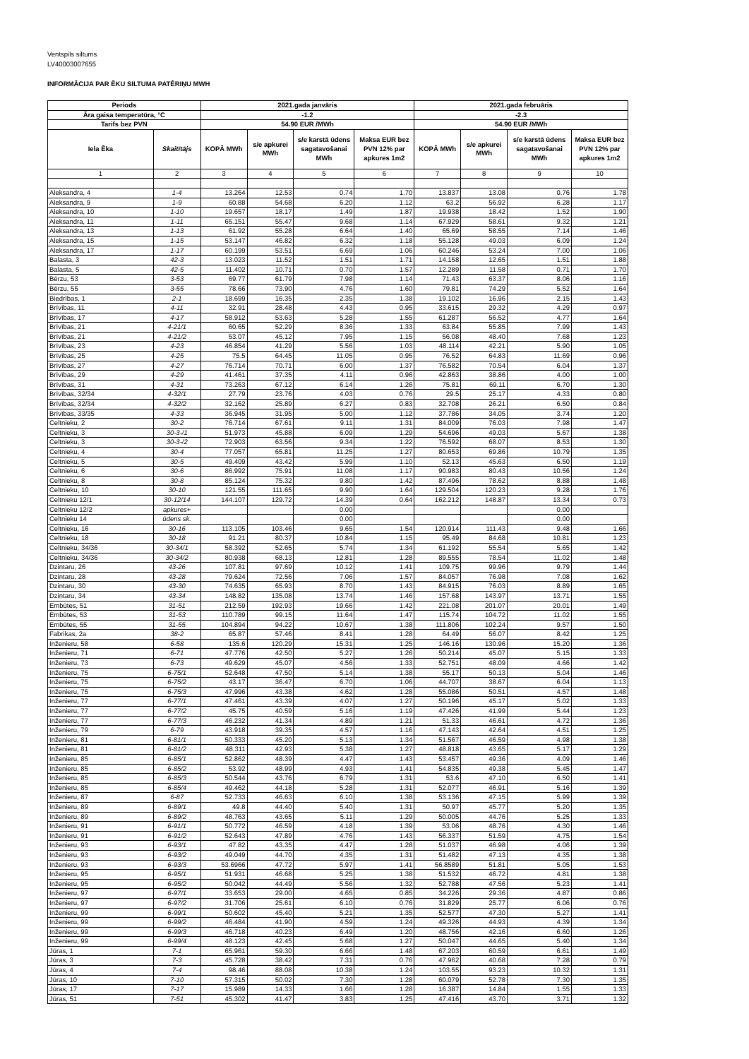Ventspils siltums
LV40003007655
INFORMĀCIJA PAR ĒKU SILTUMA PATĒRIŅU MWH
| Periods | | 2021.gada janvāris | | | | 2021.gada februāris | | | |
| --- | --- | --- | --- | --- | --- | --- | --- | --- | --- |
| Āra gaisa temperatūra, °C | | -1.2 | | | | -2.3 | | | |
| Tarifs bez PVN | | 54.90 EUR /MWh | | | | 54.90 EUR /MWh | | | |
| Iela Ēka | Skaitītājs | KOPĀ MWh | s/e apkurei MWh | s/e karstā ūdens sagatavošanai MWh | Maksa EUR bez PVN 12% par apkures 1m2 | KOPĀ MWh | s/e apkurei MWh | s/e karstā ūdens sagatavošanai MWh | Maksa EUR bez PVN 12% par apkures 1m2 |
| 1 | 2 | 3 | 4 | 5 | 6 | 7 | 8 | 9 | 10 |
| Aleksandra, 4 | 1-4 | 13.264 | 12.53 | 0.74 | 1.70 | 13.837 | 13.08 | 0.76 | 1.78 |
| Aleksandra, 9 | 1-9 | 60.88 | 54.68 | 6.20 | 1.12 | 63.2 | 56.92 | 6.28 | 1.17 |
| Aleksandra, 10 | 1-10 | 19.657 | 18.17 | 1.49 | 1.87 | 19.938 | 18.42 | 1.52 | 1.90 |
| Aleksandra, 11 | 1-11 | 65.151 | 55.47 | 9.68 | 1.14 | 67.929 | 58.61 | 9.32 | 1.21 |
| Aleksandra, 13 | 1-13 | 61.92 | 55.28 | 6.64 | 1.40 | 65.69 | 58.55 | 7.14 | 1.46 |
| Aleksandra, 15 | 1-15 | 53.147 | 46.82 | 6.32 | 1.18 | 55.128 | 49.03 | 6.09 | 1.24 |
| Aleksandra, 17 | 1-17 | 60.199 | 53.51 | 6.69 | 1.06 | 60.246 | 53.24 | 7.00 | 1.06 |
| Balasta, 3 | 42-3 | 13.023 | 11.52 | 1.51 | 1.71 | 14.158 | 12.65 | 1.51 | 1.88 |
| Balasta, 5 | 42-5 | 11.402 | 10.71 | 0.70 | 1.57 | 12.289 | 11.58 | 0.71 | 1.70 |
| Bērzu, 53 | 3-53 | 69.77 | 61.79 | 7.98 | 1.14 | 71.43 | 63.37 | 8.06 | 1.16 |
| Bērzu, 55 | 3-55 | 78.66 | 73.90 | 4.76 | 1.60 | 79.81 | 74.29 | 5.52 | 1.64 |
| Biedrības, 1 | 2-1 | 18.699 | 16.35 | 2.35 | 1.38 | 19.102 | 16.96 | 2.15 | 1.43 |
| Brīvības, 11 | 4-11 | 32.91 | 28.48 | 4.43 | 0.95 | 33.615 | 29.32 | 4.29 | 0.97 |
| Brīvības, 17 | 4-17 | 58.912 | 53.63 | 5.28 | 1.55 | 61.287 | 56.52 | 4.77 | 1.64 |
| Brīvības, 21 | 4-21/1 | 60.65 | 52.29 | 8.36 | 1.33 | 63.84 | 55.85 | 7.99 | 1.43 |
| Brīvības, 21 | 4-21/2 | 53.07 | 45.12 | 7.95 | 1.15 | 56.08 | 48.40 | 7.68 | 1.23 |
| Brīvības, 23 | 4-23 | 46.854 | 41.29 | 5.56 | 1.03 | 48.114 | 42.21 | 5.90 | 1.05 |
| Brīvības, 25 | 4-25 | 75.5 | 64.45 | 11.05 | 0.95 | 76.52 | 64.83 | 11.69 | 0.96 |
| Brīvības, 27 | 4-27 | 76.714 | 70.71 | 6.00 | 1.37 | 76.582 | 70.54 | 6.04 | 1.37 |
| Brīvības, 29 | 4-29 | 41.461 | 37.35 | 4.11 | 0.96 | 42.863 | 38.86 | 4.00 | 1.00 |
| Brīvības, 31 | 4-31 | 73.263 | 67.12 | 6.14 | 1.26 | 75.81 | 69.11 | 6.70 | 1.30 |
| Brīvības, 32/34 | 4-32/1 | 27.79 | 23.76 | 4.03 | 0.76 | 29.5 | 25.17 | 4.33 | 0.80 |
| Brīvības, 32/34 | 4-32/2 | 32.162 | 25.89 | 6.27 | 0.83 | 32.708 | 26.21 | 6.50 | 0.84 |
| Brīvības, 33/35 | 4-33 | 36.945 | 31.95 | 5.00 | 1.12 | 37.786 | 34.05 | 3.74 | 1.20 |
| Celtnieku, 2 | 30-2 | 76.714 | 67.61 | 9.11 | 1.31 | 84.009 | 76.03 | 7.98 | 1.47 |
| Celtnieku, 3 | 30-3-/1 | 51.973 | 45.88 | 6.09 | 1.29 | 54.696 | 49.03 | 5.67 | 1.38 |
| Celtnieku, 3 | 30-3-/2 | 72.903 | 63.56 | 9.34 | 1.22 | 76.592 | 68.07 | 8.53 | 1.30 |
| Celtnieku, 4 | 30-4 | 77.057 | 65.81 | 11.25 | 1.27 | 80.653 | 69.86 | 10.79 | 1.35 |
| Celtnieku, 5 | 30-5 | 49.409 | 43.42 | 5.99 | 1.10 | 52.13 | 45.63 | 6.50 | 1.19 |
| Celtnieku, 6 | 30-6 | 86.992 | 75.91 | 11.08 | 1.17 | 90.983 | 80.43 | 10.56 | 1.24 |
| Celtnieku, 8 | 30-8 | 85.124 | 75.32 | 9.80 | 1.42 | 87.496 | 78.62 | 8.88 | 1.48 |
| Celtnieku, 10 | 30-10 | 121.55 | 111.65 | 9.90 | 1.64 | 129.504 | 120.23 | 9.28 | 1.76 |
| Celtnieku 12/1 | 30-12/14 | 144.107 | 129.72 | 14.39 | 0.64 | 162.212 | 148.87 | 13.34 | 0.73 |
| Celtnieku 12/2 | apkures+ | | | 0.00 | | | | 0.00 | |
| Celtnieku 14 | ūdens sk. | | | 0.00 | | | | 0.00 | |
| Celtnieku, 16 | 30-16 | 113.105 | 103.46 | 9.65 | 1.54 | 120.914 | 111.43 | 9.48 | 1.66 |
| Celtnieku, 18 | 30-18 | 91.21 | 80.37 | 10.84 | 1.15 | 95.49 | 84.68 | 10.81 | 1.23 |
| Celtnieku, 34/36 | 30-34/1 | 58.392 | 52.65 | 5.74 | 1.34 | 61.192 | 55.54 | 5.65 | 1.42 |
| Celtnieku, 34/36 | 30-34/2 | 80.938 | 68.13 | 12.81 | 1.28 | 89.555 | 78.54 | 11.02 | 1.48 |
| Dzintaru, 26 | 43-26 | 107.81 | 97.69 | 10.12 | 1.41 | 109.75 | 99.96 | 9.79 | 1.44 |
| Dzintaru, 28 | 43-28 | 79.624 | 72.56 | 7.06 | 1.57 | 84.057 | 76.98 | 7.08 | 1.62 |
| Dzintaru, 30 | 43-30 | 74.635 | 65.93 | 8.70 | 1.43 | 84.915 | 76.03 | 8.89 | 1.65 |
| Dzintaru, 34 | 43-34 | 148.82 | 135.08 | 13.74 | 1.46 | 157.68 | 143.97 | 13.71 | 1.55 |
| Embūtes, 51 | 31-51 | 212.59 | 192.93 | 19.66 | 1.42 | 221.08 | 201.07 | 20.01 | 1.49 |
| Embūtes, 53 | 31-53 | 110.789 | 99.15 | 11.64 | 1.47 | 115.74 | 104.72 | 11.02 | 1.55 |
| Embūtes, 55 | 31-55 | 104.894 | 94.22 | 10.67 | 1.38 | 111.806 | 102.24 | 9.57 | 1.50 |
| Fabrikas, 2a | 38-2 | 65.87 | 57.46 | 8.41 | 1.28 | 64.49 | 56.07 | 8.42 | 1.25 |
| Inženieru, 58 | 6-58 | 135.6 | 120.29 | 15.31 | 1.25 | 146.16 | 130.96 | 15.20 | 1.36 |
| Inženieru, 71 | 6-71 | 47.776 | 42.50 | 5.27 | 1.26 | 50.214 | 45.07 | 5.15 | 1.33 |
| Inženieru, 73 | 6-73 | 49.629 | 45.07 | 4.56 | 1.33 | 52.751 | 48.09 | 4.66 | 1.42 |
| Inženieru, 75 | 6-75/1 | 52.648 | 47.50 | 5.14 | 1.38 | 55.17 | 50.13 | 5.04 | 1.46 |
| Inženieru, 75 | 6-75/2 | 43.17 | 36.47 | 6.70 | 1.06 | 44.707 | 38.67 | 6.04 | 1.13 |
| Inženieru, 75 | 6-75/3 | 47.996 | 43.38 | 4.62 | 1.28 | 55.086 | 50.51 | 4.57 | 1.48 |
| Inženieru, 77 | 6-77/1 | 47.461 | 43.39 | 4.07 | 1.27 | 50.196 | 45.17 | 5.02 | 1.33 |
| Inženieru, 77 | 6-77/2 | 45.75 | 40.59 | 5.16 | 1.19 | 47.426 | 41.99 | 5.44 | 1.23 |
| Inženieru, 77 | 6-77/3 | 46.232 | 41.34 | 4.89 | 1.21 | 51.33 | 46.61 | 4.72 | 1.36 |
| Inženieru, 79 | 6-79 | 43.918 | 39.35 | 4.57 | 1.16 | 47.143 | 42.64 | 4.51 | 1.25 |
| Inženieru, 81 | 6-81/1 | 50.333 | 45.20 | 5.13 | 1.34 | 51.567 | 46.59 | 4.98 | 1.38 |
| Inženieru, 81 | 6-81/2 | 48.311 | 42.93 | 5.38 | 1.27 | 48.818 | 43.65 | 5.17 | 1.29 |
| Inženieru, 85 | 6-85/1 | 52.862 | 48.39 | 4.47 | 1.43 | 53.457 | 49.36 | 4.09 | 1.46 |
| Inženieru, 85 | 6-85/2 | 53.92 | 48.99 | 4.93 | 1.41 | 54.835 | 49.38 | 5.45 | 1.47 |
| Inženieru, 85 | 6-85/3 | 50.544 | 43.76 | 6.79 | 1.31 | 53.6 | 47.10 | 6.50 | 1.41 |
| Inženieru, 85 | 6-85/4 | 49.462 | 44.18 | 5.28 | 1.31 | 52.077 | 46.91 | 5.16 | 1.39 |
| Inženieru, 87 | 6-87 | 52.733 | 46.63 | 6.10 | 1.38 | 53.136 | 47.15 | 5.99 | 1.39 |
| Inženieru, 89 | 6-89/1 | 49.8 | 44.40 | 5.40 | 1.31 | 50.97 | 45.77 | 5.20 | 1.35 |
| Inženieru, 89 | 6-89/2 | 48.763 | 43.65 | 5.11 | 1.29 | 50.005 | 44.76 | 5.25 | 1.33 |
| Inženieru, 91 | 6-91/1 | 50.772 | 46.59 | 4.18 | 1.39 | 53.06 | 48.76 | 4.30 | 1.46 |
| Inženieru, 91 | 6-91/2 | 52.643 | 47.89 | 4.76 | 1.43 | 56.337 | 51.59 | 4.75 | 1.54 |
| Inženieru, 93 | 6-93/1 | 47.82 | 43.35 | 4.47 | 1.28 | 51.037 | 46.98 | 4.06 | 1.39 |
| Inženieru, 93 | 6-93/2 | 49.049 | 44.70 | 4.35 | 1.31 | 51.482 | 47.13 | 4.35 | 1.38 |
| Inženieru, 93 | 6-93/3 | 53.6966 | 47.72 | 5.97 | 1.41 | 56.8589 | 51.81 | 5.05 | 1.53 |
| Inženieru, 95 | 6-95/1 | 51.931 | 46.68 | 5.25 | 1.38 | 51.532 | 46.72 | 4.81 | 1.38 |
| Inženieru, 95 | 6-95/2 | 50.042 | 44.49 | 5.56 | 1.32 | 52.788 | 47.56 | 5.23 | 1.41 |
| Inženieru, 97 | 6-97/1 | 33.653 | 29.00 | 4.65 | 0.85 | 34.226 | 29.36 | 4.87 | 0.86 |
| Inženieru, 97 | 6-97/2 | 31.706 | 25.61 | 6.10 | 0.76 | 31.829 | 25.77 | 6.06 | 0.76 |
| Inženieru, 99 | 6-99/1 | 50.602 | 45.40 | 5.21 | 1.35 | 52.577 | 47.30 | 5.27 | 1.41 |
| Inženieru, 99 | 6-99/2 | 46.484 | 41.90 | 4.59 | 1.24 | 49.326 | 44.93 | 4.39 | 1.34 |
| Inženieru, 99 | 6-99/3 | 46.718 | 40.23 | 6.49 | 1.20 | 48.756 | 42.16 | 6.60 | 1.26 |
| Inženieru, 99 | 6-99/4 | 48.123 | 42.45 | 5.68 | 1.27 | 50.047 | 44.65 | 5.40 | 1.34 |
| Jūras, 1 | 7-1 | 65.961 | 59.30 | 6.66 | 1.48 | 67.203 | 60.59 | 6.61 | 1.49 |
| Jūras, 3 | 7-3 | 45.728 | 38.42 | 7.31 | 0.76 | 47.962 | 40.68 | 7.28 | 0.79 |
| Jūras, 4 | 7-4 | 98.46 | 88.08 | 10.38 | 1.24 | 103.55 | 93.23 | 10.32 | 1.31 |
| Jūras, 10 | 7-10 | 57.315 | 50.02 | 7.30 | 1.28 | 60.079 | 52.78 | 7.30 | 1.35 |
| Jūras, 17 | 7-17 | 15.989 | 14.33 | 1.66 | 1.28 | 16.387 | 14.84 | 1.55 | 1.33 |
| Jūras, 51 | 7-51 | 45.302 | 41.47 | 3.83 | 1.25 | 47.416 | 43.70 | 3.71 | 1.32 |